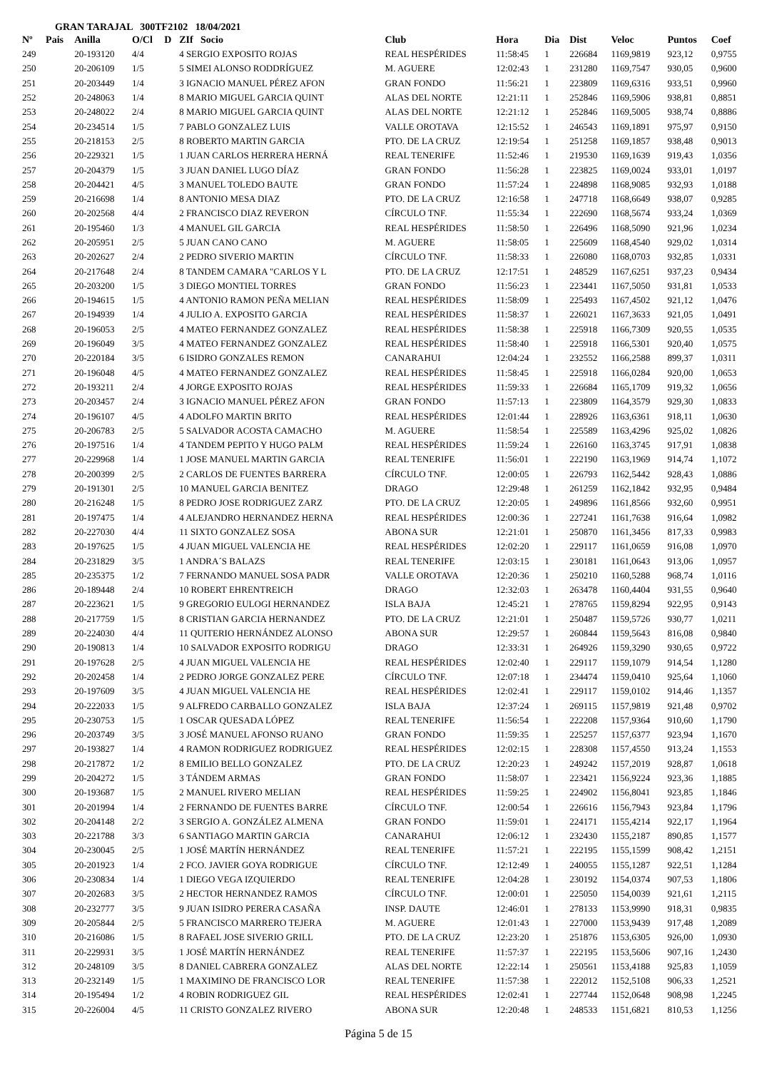GRAN TARAJAL 300TF2102 18/04/2021
| Nº | Pais | Anilla | O/Cl | D | ZIf Socio | Club | Hora | Dia | Dist | Veloc | Puntos | Coef |
| --- | --- | --- | --- | --- | --- | --- | --- | --- | --- | --- | --- | --- |
| 249 | | 20-193120 | 4/4 | | 4 SERGIO EXPOSITO ROJAS | REAL HESPÉRIDES | 11:58:45 | 1 | 226684 | 1169,9819 | 923,12 | 0,9755 |
| 250 | | 20-206109 | 1/5 | | 5 SIMEI ALONSO RODDRÍGUEZ | M. AGUERE | 12:02:43 | 1 | 231280 | 1169,7547 | 930,05 | 0,9600 |
| 251 | | 20-203449 | 1/4 | | 3 IGNACIO MANUEL PÉREZ AFON | GRAN FONDO | 11:56:21 | 1 | 223809 | 1169,6316 | 933,51 | 0,9960 |
| 252 | | 20-248063 | 1/4 | | 8 MARIO MIGUEL GARCIA QUINT | ALAS DEL NORTE | 12:21:11 | 1 | 252846 | 1169,5906 | 938,81 | 0,8851 |
| 253 | | 20-248022 | 2/4 | | 8 MARIO MIGUEL GARCIA QUINT | ALAS DEL NORTE | 12:21:12 | 1 | 252846 | 1169,5005 | 938,74 | 0,8886 |
| 254 | | 20-234514 | 1/5 | | 7 PABLO GONZALEZ LUIS | VALLE OROTAVA | 12:15:52 | 1 | 246543 | 1169,1891 | 975,97 | 0,9150 |
| 255 | | 20-218153 | 2/5 | | 8 ROBERTO MARTIN GARCIA | PTO. DE LA CRUZ | 12:19:54 | 1 | 251258 | 1169,1857 | 938,48 | 0,9013 |
| 256 | | 20-229321 | 1/5 | | 1 JUAN CARLOS HERRERA HERNÁ | REAL TENERIFE | 11:52:46 | 1 | 219530 | 1169,1639 | 919,43 | 1,0356 |
| 257 | | 20-204379 | 1/5 | | 3 JUAN DANIEL LUGO DÍAZ | GRAN FONDO | 11:56:28 | 1 | 223825 | 1169,0024 | 933,01 | 1,0197 |
| 258 | | 20-204421 | 4/5 | | 3 MANUEL TOLEDO BAUTE | GRAN FONDO | 11:57:24 | 1 | 224898 | 1168,9085 | 932,93 | 1,0188 |
| 259 | | 20-216698 | 1/4 | | 8 ANTONIO MESA DIAZ | PTO. DE LA CRUZ | 12:16:58 | 1 | 247718 | 1168,6649 | 938,07 | 0,9285 |
| 260 | | 20-202568 | 4/4 | | 2 FRANCISCO DIAZ REVERON | CÍRCULO TNF. | 11:55:34 | 1 | 222690 | 1168,5674 | 933,24 | 1,0369 |
| 261 | | 20-195460 | 1/3 | | 4 MANUEL GIL GARCIA | REAL HESPÉRIDES | 11:58:50 | 1 | 226496 | 1168,5090 | 921,96 | 1,0234 |
| 262 | | 20-205951 | 2/5 | | 5 JUAN CANO CANO | M. AGUERE | 11:58:05 | 1 | 225609 | 1168,4540 | 929,02 | 1,0314 |
| 263 | | 20-202627 | 2/4 | | 2 PEDRO SIVERIO MARTIN | CÍRCULO TNF. | 11:58:33 | 1 | 226080 | 1168,0703 | 932,85 | 1,0331 |
| 264 | | 20-217648 | 2/4 | | 8 TANDEM CAMARA "CARLOS Y L | PTO. DE LA CRUZ | 12:17:51 | 1 | 248529 | 1167,6251 | 937,23 | 0,9434 |
| 265 | | 20-203200 | 1/5 | | 3 DIEGO MONTIEL TORRES | GRAN FONDO | 11:56:23 | 1 | 223441 | 1167,5050 | 931,81 | 1,0533 |
| 266 | | 20-194615 | 1/5 | | 4 ANTONIO RAMON PEÑA MELIAN | REAL HESPÉRIDES | 11:58:09 | 1 | 225493 | 1167,4502 | 921,12 | 1,0476 |
| 267 | | 20-194939 | 1/4 | | 4 JULIO A. EXPOSITO GARCIA | REAL HESPÉRIDES | 11:58:37 | 1 | 226021 | 1167,3633 | 921,05 | 1,0491 |
| 268 | | 20-196053 | 2/5 | | 4 MATEO FERNANDEZ GONZALEZ | REAL HESPÉRIDES | 11:58:38 | 1 | 225918 | 1166,7309 | 920,55 | 1,0535 |
| 269 | | 20-196049 | 3/5 | | 4 MATEO FERNANDEZ GONZALEZ | REAL HESPÉRIDES | 11:58:40 | 1 | 225918 | 1166,5301 | 920,40 | 1,0575 |
| 270 | | 20-220184 | 3/5 | | 6 ISIDRO GONZALES REMON | CANARAHUI | 12:04:24 | 1 | 232552 | 1166,2588 | 899,37 | 1,0311 |
| 271 | | 20-196048 | 4/5 | | 4 MATEO FERNANDEZ GONZALEZ | REAL HESPÉRIDES | 11:58:45 | 1 | 225918 | 1166,0284 | 920,00 | 1,0653 |
| 272 | | 20-193211 | 2/4 | | 4 JORGE EXPOSITO ROJAS | REAL HESPÉRIDES | 11:59:33 | 1 | 226684 | 1165,1709 | 919,32 | 1,0656 |
| 273 | | 20-203457 | 2/4 | | 3 IGNACIO MANUEL PÉREZ AFON | GRAN FONDO | 11:57:13 | 1 | 223809 | 1164,3579 | 929,30 | 1,0833 |
| 274 | | 20-196107 | 4/5 | | 4 ADOLFO MARTIN BRITO | REAL HESPÉRIDES | 12:01:44 | 1 | 228926 | 1163,6361 | 918,11 | 1,0630 |
| 275 | | 20-206783 | 2/5 | | 5 SALVADOR ACOSTA CAMACHO | M. AGUERE | 11:58:54 | 1 | 225589 | 1163,4296 | 925,02 | 1,0826 |
| 276 | | 20-197516 | 1/4 | | 4 TANDEM PEPITO Y HUGO PALM | REAL HESPÉRIDES | 11:59:24 | 1 | 226160 | 1163,3745 | 917,91 | 1,0838 |
| 277 | | 20-229968 | 1/4 | | 1 JOSE MANUEL MARTIN GARCIA | REAL TENERIFE | 11:56:01 | 1 | 222190 | 1163,1969 | 914,74 | 1,1072 |
| 278 | | 20-200399 | 2/5 | | 2 CARLOS DE FUENTES BARRERA | CÍRCULO TNF. | 12:00:05 | 1 | 226793 | 1162,5442 | 928,43 | 1,0886 |
| 279 | | 20-191301 | 2/5 | | 10 MANUEL GARCIA BENITEZ | DRAGO | 12:29:48 | 1 | 261259 | 1162,1842 | 932,95 | 0,9484 |
| 280 | | 20-216248 | 1/5 | | 8 PEDRO JOSE RODRIGUEZ ZARZ | PTO. DE LA CRUZ | 12:20:05 | 1 | 249896 | 1161,8566 | 932,60 | 0,9951 |
| 281 | | 20-197475 | 1/4 | | 4 ALEJANDRO HERNANDEZ HERNA | REAL HESPÉRIDES | 12:00:36 | 1 | 227241 | 1161,7638 | 916,64 | 1,0982 |
| 282 | | 20-227030 | 4/4 | | 11 SIXTO GONZALEZ SOSA | ABONA SUR | 12:21:01 | 1 | 250870 | 1161,3456 | 817,33 | 0,9983 |
| 283 | | 20-197625 | 1/5 | | 4 JUAN MIGUEL VALENCIA HE | REAL HESPÉRIDES | 12:02:20 | 1 | 229117 | 1161,0659 | 916,08 | 1,0970 |
| 284 | | 20-231829 | 3/5 | | 1 ANDRA´S BALAZS | REAL TENERIFE | 12:03:15 | 1 | 230181 | 1161,0643 | 913,06 | 1,0957 |
| 285 | | 20-235375 | 1/2 | | 7 FERNANDO MANUEL SOSA PADR | VALLE OROTAVA | 12:20:36 | 1 | 250210 | 1160,5288 | 968,74 | 1,0116 |
| 286 | | 20-189448 | 2/4 | | 10 ROBERT EHRENTREICH | DRAGO | 12:32:03 | 1 | 263478 | 1160,4404 | 931,55 | 0,9640 |
| 287 | | 20-223621 | 1/5 | | 9 GREGORIO EULOGI HERNANDEZ | ISLA BAJA | 12:45:21 | 1 | 278765 | 1159,8294 | 922,95 | 0,9143 |
| 288 | | 20-217759 | 1/5 | | 8 CRISTIAN GARCIA HERNANDEZ | PTO. DE LA CRUZ | 12:21:01 | 1 | 250487 | 1159,5726 | 930,77 | 1,0211 |
| 289 | | 20-224030 | 4/4 | | 11 QUITERIO HERNÁNDEZ ALONSO | ABONA SUR | 12:29:57 | 1 | 260844 | 1159,5643 | 816,08 | 0,9840 |
| 290 | | 20-190813 | 1/4 | | 10 SALVADOR EXPOSITO RODRIGU | DRAGO | 12:33:31 | 1 | 264926 | 1159,3290 | 930,65 | 0,9722 |
| 291 | | 20-197628 | 2/5 | | 4 JUAN MIGUEL VALENCIA HE | REAL HESPÉRIDES | 12:02:40 | 1 | 229117 | 1159,1079 | 914,54 | 1,1280 |
| 292 | | 20-202458 | 1/4 | | 2 PEDRO JORGE GONZALEZ PERE | CÍRCULO TNF. | 12:07:18 | 1 | 234474 | 1159,0410 | 925,64 | 1,1060 |
| 293 | | 20-197609 | 3/5 | | 4 JUAN MIGUEL VALENCIA HE | REAL HESPÉRIDES | 12:02:41 | 1 | 229117 | 1159,0102 | 914,46 | 1,1357 |
| 294 | | 20-222033 | 1/5 | | 9 ALFREDO CARBALLO GONZALEZ | ISLA BAJA | 12:37:24 | 1 | 269115 | 1157,9819 | 921,48 | 0,9702 |
| 295 | | 20-230753 | 1/5 | | 1 OSCAR QUESADA LÓPEZ | REAL TENERIFE | 11:56:54 | 1 | 222208 | 1157,9364 | 910,60 | 1,1790 |
| 296 | | 20-203749 | 3/5 | | 3 JOSÉ MANUEL AFONSO RUANO | GRAN FONDO | 11:59:35 | 1 | 225257 | 1157,6377 | 923,94 | 1,1670 |
| 297 | | 20-193827 | 1/4 | | 4 RAMON RODRIGUEZ RODRIGUEZ | REAL HESPÉRIDES | 12:02:15 | 1 | 228308 | 1157,4550 | 913,24 | 1,1553 |
| 298 | | 20-217872 | 1/2 | | 8 EMILIO BELLO GONZALEZ | PTO. DE LA CRUZ | 12:20:23 | 1 | 249242 | 1157,2019 | 928,87 | 1,0618 |
| 299 | | 20-204272 | 1/5 | | 3 TÁNDEM ARMAS | GRAN FONDO | 11:58:07 | 1 | 223421 | 1156,9224 | 923,36 | 1,1885 |
| 300 | | 20-193687 | 1/5 | | 2 MANUEL RIVERO MELIAN | REAL HESPÉRIDES | 11:59:25 | 1 | 224902 | 1156,8041 | 923,85 | 1,1846 |
| 301 | | 20-201994 | 1/4 | | 2 FERNANDO DE FUENTES BARRE | CÍRCULO TNF. | 12:00:54 | 1 | 226616 | 1156,7943 | 923,84 | 1,1796 |
| 302 | | 20-204148 | 2/2 | | 3 SERGIO A. GONZÁLEZ ALMENA | GRAN FONDO | 11:59:01 | 1 | 224171 | 1155,4214 | 922,17 | 1,1964 |
| 303 | | 20-221788 | 3/3 | | 6 SANTIAGO MARTIN GARCIA | CANARAHUI | 12:06:12 | 1 | 232430 | 1155,2187 | 890,85 | 1,1577 |
| 304 | | 20-230045 | 2/5 | | 1 JOSÉ MARTÍN HERNÁNDEZ | REAL TENERIFE | 11:57:21 | 1 | 222195 | 1155,1599 | 908,42 | 1,2151 |
| 305 | | 20-201923 | 1/4 | | 2 FCO. JAVIER GOYA RODRIGUE | CÍRCULO TNF. | 12:12:49 | 1 | 240055 | 1155,1287 | 922,51 | 1,1284 |
| 306 | | 20-230834 | 1/4 | | 1 DIEGO VEGA IZQUIERDO | REAL TENERIFE | 12:04:28 | 1 | 230192 | 1154,0374 | 907,53 | 1,1806 |
| 307 | | 20-202683 | 3/5 | | 2 HECTOR HERNANDEZ RAMOS | CÍRCULO TNF. | 12:00:01 | 1 | 225050 | 1154,0039 | 921,61 | 1,2115 |
| 308 | | 20-232777 | 3/5 | | 9 JUAN ISIDRO PERERA CASAÑA | INSP. DAUTE | 12:46:01 | 1 | 278133 | 1153,9990 | 918,31 | 0,9835 |
| 309 | | 20-205844 | 2/5 | | 5 FRANCISCO MARRERO TEJERA | M. AGUERE | 12:01:43 | 1 | 227000 | 1153,9439 | 917,48 | 1,2089 |
| 310 | | 20-216086 | 1/5 | | 8 RAFAEL JOSE SIVERIO GRILL | PTO. DE LA CRUZ | 12:23:20 | 1 | 251876 | 1153,6305 | 926,00 | 1,0930 |
| 311 | | 20-229931 | 3/5 | | 1 JOSÉ MARTÍN HERNÁNDEZ | REAL TENERIFE | 11:57:37 | 1 | 222195 | 1153,5606 | 907,16 | 1,2430 |
| 312 | | 20-248109 | 3/5 | | 8 DANIEL CABRERA GONZALEZ | ALAS DEL NORTE | 12:22:14 | 1 | 250561 | 1153,4188 | 925,83 | 1,1059 |
| 313 | | 20-232149 | 1/5 | | 1 MAXIMINO DE FRANCISCO LOR | REAL TENERIFE | 11:57:38 | 1 | 222012 | 1152,5108 | 906,33 | 1,2521 |
| 314 | | 20-195494 | 1/2 | | 4 ROBIN RODRIGUEZ GIL | REAL HESPÉRIDES | 12:02:41 | 1 | 227744 | 1152,0648 | 908,98 | 1,2245 |
| 315 | | 20-226004 | 4/5 | | 11 CRISTO GONZALEZ RIVERO | ABONA SUR | 12:20:48 | 1 | 248533 | 1151,6821 | 810,53 | 1,1256 |
Página 5 de 15